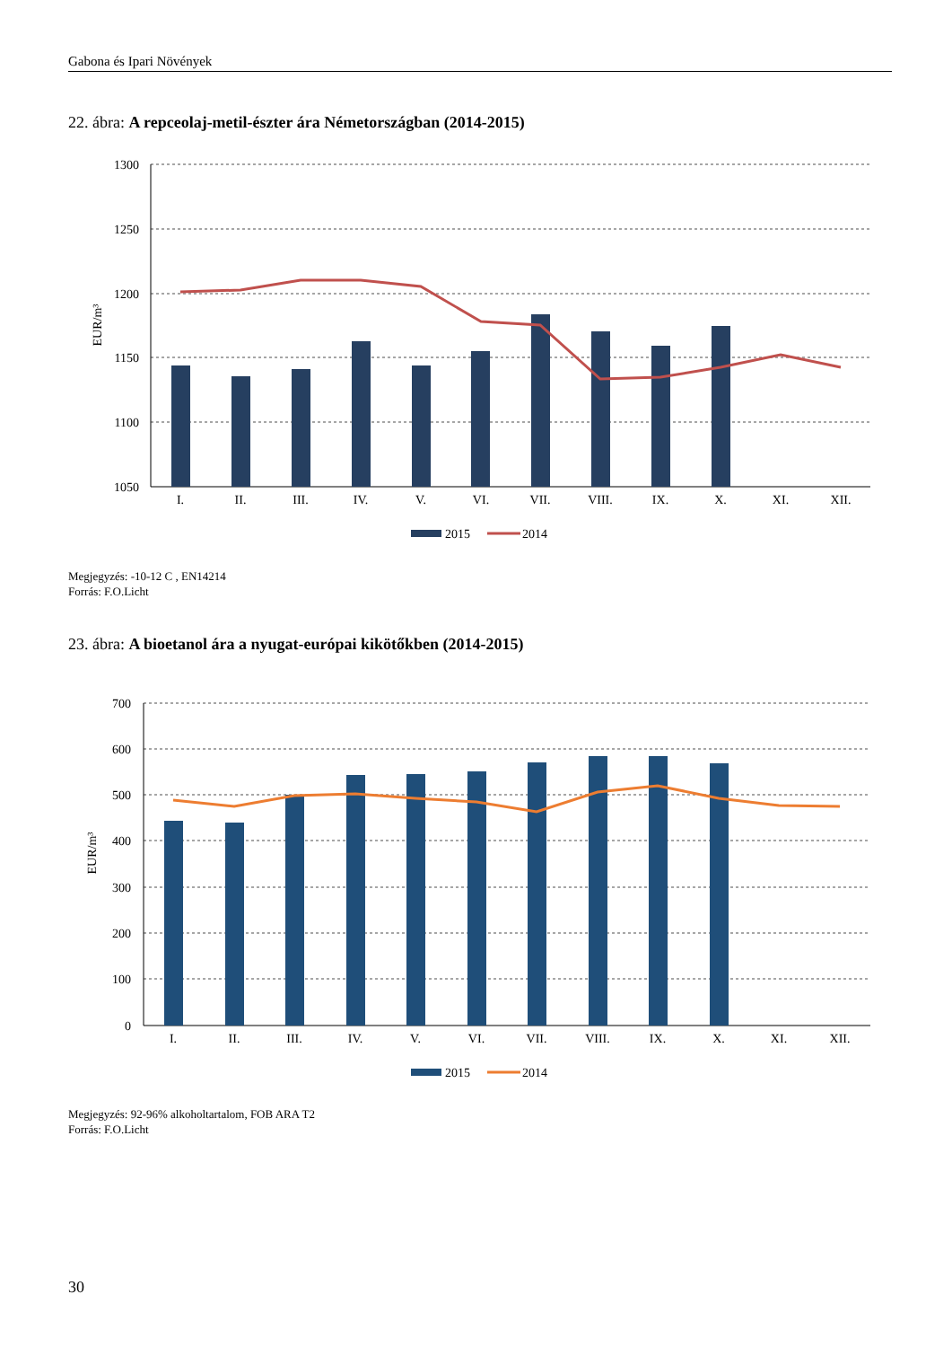Gabona és Ipari Növények
22. ábra: A repceolaj-metil-észter ára Németországban (2014-2015)
1300
1250
1200
1150
1100
1050
EUR/m³
I.
II.
III.
IV.
V.
VI.
VII.
VIII.
IX.
X.
XI.
XII.
2015
2014
Megjegyzés: -10-12 C , EN14214
Forrás: F.O.Licht
23. ábra: A bioetanol ára a nyugat-európai kikötőkben (2014-2015)
700
600
500
400
300
200
100
0
EUR/m³
I.
II.
III.
IV.
V.
VI.
VII.
VIII.
IX.
X.
XI.
XII.
2015
2014
Megjegyzés: 92-96% alkoholtartalom, FOB ARA T2
Forrás: F.O.Licht
30